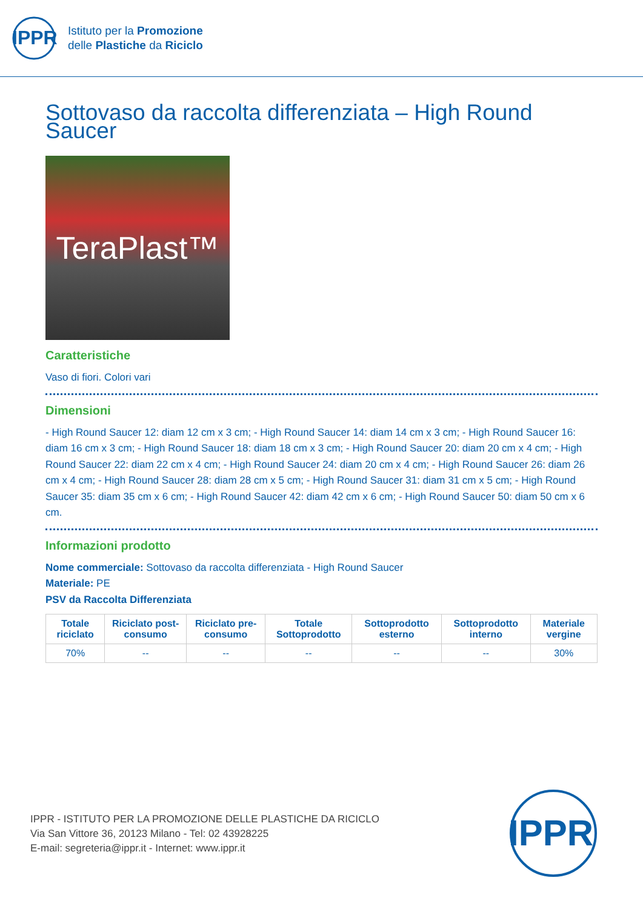IPPR
Istituto per la Promozione
delle Plastiche da Riciclo
Sottovaso da raccolta differenziata – High Round Saucer
TeraPlast™
Caratteristiche
Vaso di fiori. Colori vari
Dimensioni
- High Round Saucer 12: diam 12 cm x 3 cm; - High Round Saucer 14: diam 14 cm x 3 cm; - High Round Saucer 16: diam 16 cm x 3 cm; - High Round Saucer 18: diam 18 cm x 3 cm; - High Round Saucer 20: diam 20 cm x 4 cm; - High Round Saucer 22: diam 22 cm x 4 cm; - High Round Saucer 24: diam 20 cm x 4 cm; - High Round Saucer 26: diam 26 cm x 4 cm; - High Round Saucer 28: diam 28 cm x 5 cm; - High Round Saucer 31: diam 31 cm x 5 cm; - High Round Saucer 35: diam 35 cm x 6 cm; - High Round Saucer 42: diam 42 cm x 6 cm; - High Round Saucer 50: diam 50 cm x 6 cm.
Informazioni prodotto
Nome commerciale: Sottovaso da raccolta differenziata - High Round Saucer
Materiale: PE
PSV da Raccolta Differenziata
| Totale riciclato | Riciclato post-consumo | Riciclato pre-consumo | Totale Sottoprodotto | Sottoprodotto esterno | Sottoprodotto interno | Materiale vergine |
| --- | --- | --- | --- | --- | --- | --- |
| 70% | -- | -- | -- | -- | -- | 30% |
IPPR - ISTITUTO PER LA PROMOZIONE DELLE PLASTICHE DA RICICLO
Via San Vittore 36, 20123 Milano - Tel: 02 43928225
E-mail: segreteria@ippr.it - Internet: www.ippr.it
IPPR